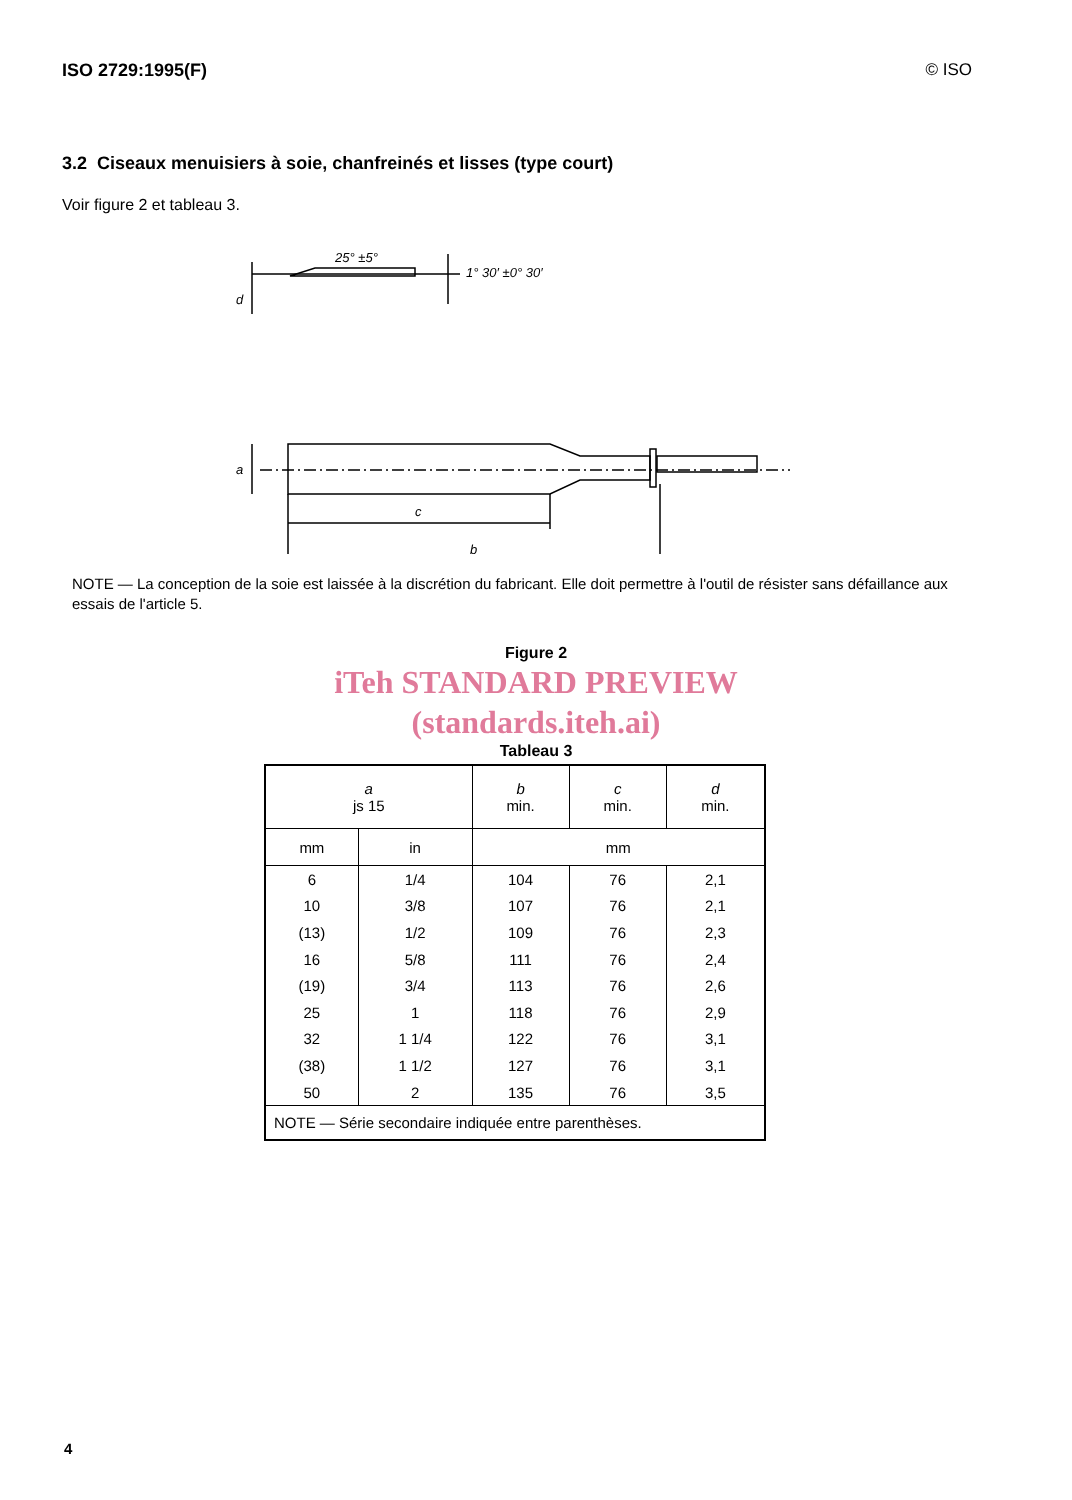ISO 2729:1995(F) © ISO
3.2 Ciseaux menuisiers à soie, chanfreinés et lisses (type court)
Voir figure 2 et tableau 3.
25° ±5°
1° 30′ ±0° 30′
d
a
c
b
NOTE — La conception de la soie est laissée à la discrétion du fabricant. Elle doit permettre à l'outil de résister sans défaillance aux essais de l'article 5.
Figure 2
iTeh STANDARD PREVIEW
(standards.iteh.ai)
Tableau 3
| a js 15 | | b min. | c min. | d min. |
| mm | in | mm | | |
| 6 | 1/4 | 104 | 76 | 2,1 |
| 10 | 3/8 | 107 | 76 | 2,1 |
| (13) | 1/2 | 109 | 76 | 2,3 |
| 16 | 5/8 | 111 | 76 | 2,4 |
| (19) | 3/4 | 113 | 76 | 2,6 |
| 25 | 1 | 118 | 76 | 2,9 |
| 32 | 1 1/4 | 122 | 76 | 3,1 |
| (38) | 1 1/2 | 127 | 76 | 3,1 |
| 50 | 2 | 135 | 76 | 3,5 |
| NOTE — Série secondaire indiquée entre parenthèses. | | | | |
4